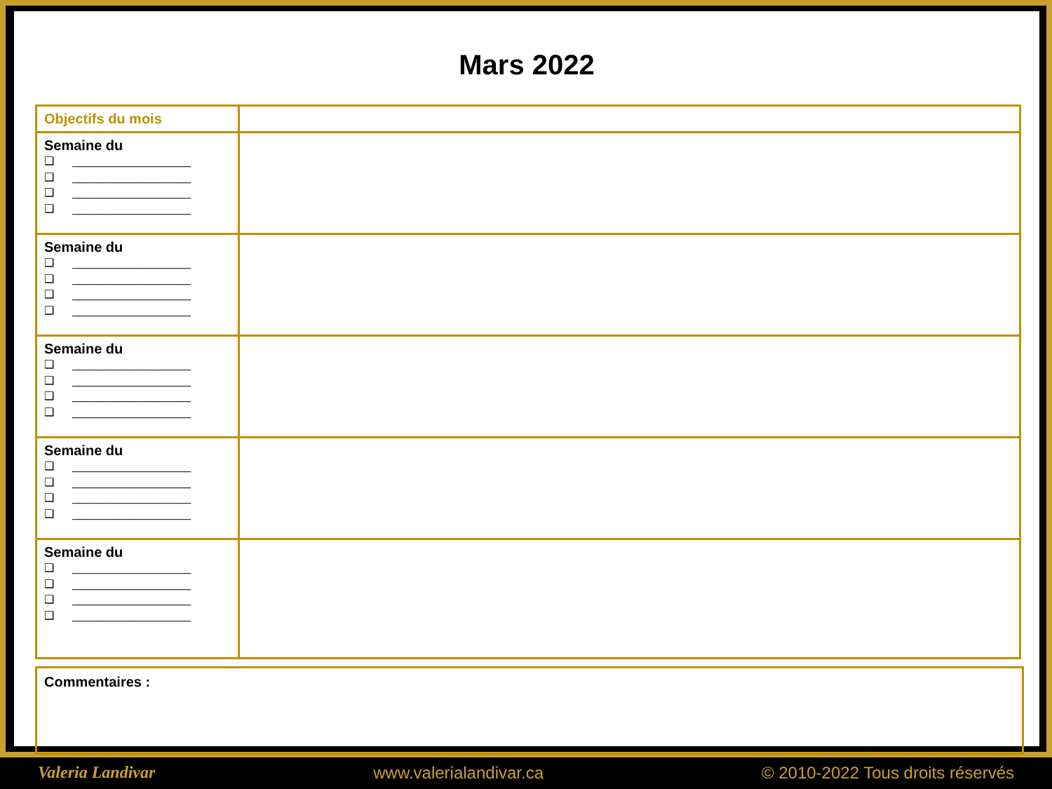Mars 2022
| Objectifs du mois | |
| Semaine du ❑ ___________________ ❑ ___________________ ❑ ___________________ ❑ ___________________ | |
| Semaine du ❑ ___________________ ❑ ___________________ ❑ ___________________ ❑ ___________________ | |
| Semaine du ❑ ___________________ ❑ ___________________ ❑ ___________________ ❑ ___________________ | |
| Semaine du ❑ ___________________ ❑ ___________________ ❑ ___________________ ❑ ___________________ | |
| Semaine du ❑ ___________________ ❑ ___________________ ❑ ___________________ ❑ ___________________ | |
Commentaires :
Valeria Landivar www.valerialandivar.ca © 2010-2022 Tous droits réservés